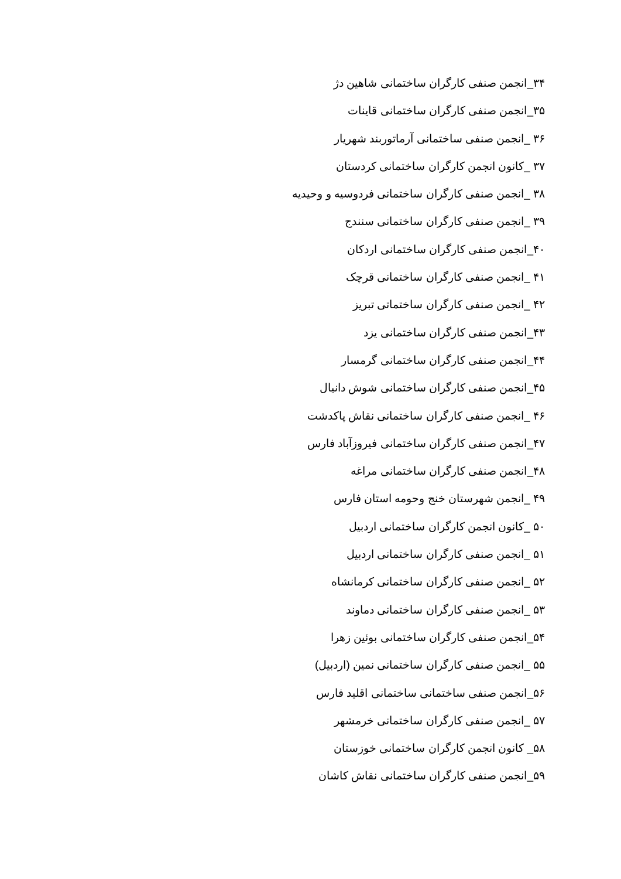۳۴_انجمن صنفی کارگران ساختمانی شاهین دژ
۳۵_انجمن صنفی کارگران ساختمانی قاینات
۳۶ _انجمن صنفی ساختمانی آرماتوربند شهریار
۳۷ _کانون انجمن کارگران ساختمانی کردستان
۳۸ _انجمن صنفی کارگران ساختمانی فردوسیه و وحیدیه
۳۹ _انجمن صنفی کارگران ساختمانی سنندج
۴۰_انجمن صنفی کارگران ساختمانی اردکان
۴۱ _انجمن صنفی کارگران ساختمانی قرچک
۴۲ _انجمن صنفی کارگران ساختماتی تبریز
۴۳_انجمن صنفی کارگران ساختمانی یزد
۴۴_انجمن صنفی کارگران ساختمانی گرمسار
۴۵_انجمن صنفی کارگران ساختمانی شوش دانیال
۴۶ _انجمن صنفی کارگران ساختمانی نقاش پاکدشت
۴۷_انجمن صنفی کارگران ساختمانی فیروزآباد فارس
۴۸_انجمن صنفی کارگران ساختمانی مراغه
۴۹ _انجمن شهرستان خنج وحومه استان فارس
۵۰ _کانون انجمن کارگران ساختمانی اردبیل
۵۱ _انجمن صنفی کارگران ساختمانی اردبیل
۵۲ _انجمن صنفی کارگران ساختمانی کرمانشاه
۵۳ _انجمن صنفی کارگران ساختمانی دماوند
۵۴_انجمن صنفی کارگران ساختمانی بوئین زهرا
۵۵ _انجمن صنفی کارگران ساختمانی نمین (اردبیل)
۵۶_انجمن صنفی ساختمانی ساختمانی اقلید فارس
۵۷ _انجمن صنفی کارگران ساختمانی خرمشهر
۵۸_ کانون انجمن کارگران ساختمانی خوزستان
۵۹_انجمن صنفی کارگران ساختمانی نقاش کاشان